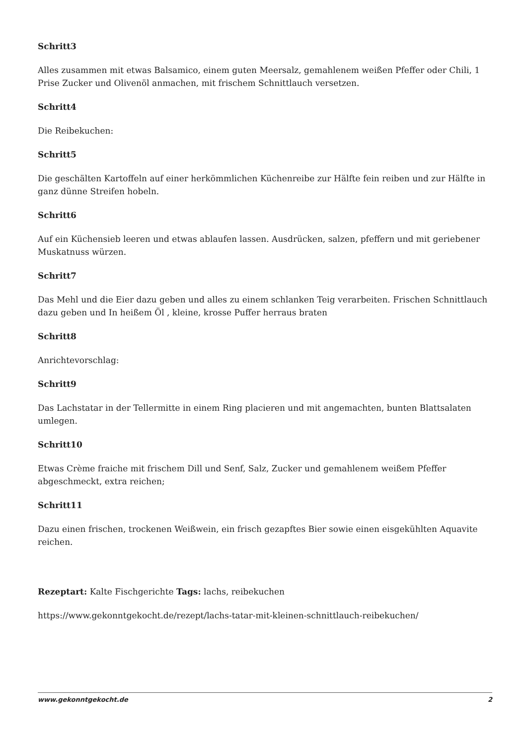Schritt3
Alles zusammen mit etwas Balsamico, einem guten Meersalz, gemahlenem weißen Pfeffer oder Chili, 1 Prise Zucker und Olivenöl anmachen, mit frischem Schnittlauch versetzen.
Schritt4
Die Reibekuchen:
Schritt5
Die geschälten Kartoffeln auf einer herkömmlichen Küchenreibe zur Hälfte fein reiben und zur Hälfte in ganz dünne Streifen hobeln.
Schritt6
Auf ein Küchensieb leeren und etwas ablaufen lassen. Ausdrücken, salzen, pfeffern und mit geriebener Muskatnuss würzen.
Schritt7
Das Mehl und die Eier dazu geben und alles zu einem schlanken Teig verarbeiten. Frischen Schnittlauch dazu geben und In heißem Öl , kleine, krosse Puffer herraus braten
Schritt8
Anrichtevorschlag:
Schritt9
Das Lachstatar in der Tellermitte in einem Ring placieren und mit angemachten, bunten Blattsalaten umlegen.
Schritt10
Etwas Crème fraiche mit frischem Dill und Senf, Salz, Zucker und gemahlenem weißem Pfeffer abgeschmeckt, extra reichen;
Schritt11
Dazu einen frischen, trockenen Weißwein, ein frisch gezapftes Bier sowie einen eisgekühlten Aquavite reichen.
Rezeptart: Kalte Fischgerichte Tags: lachs, reibekuchen
https://www.gekonntgekocht.de/rezept/lachs-tatar-mit-kleinen-schnittlauch-reibekuchen/
www.gekonntgekocht.de 2